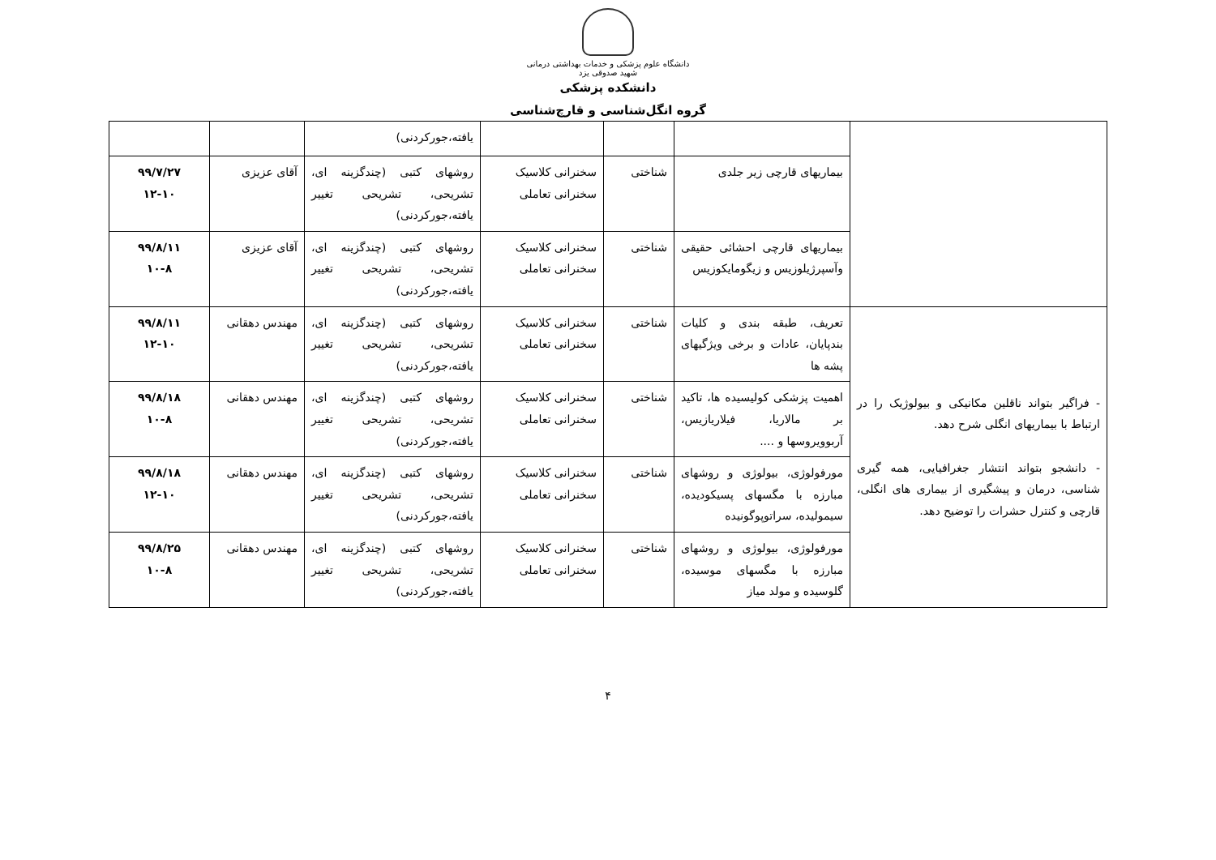دانشگاه علوم پزشکی و خدمات بهداشتی درمانی
شهید صدوقی یزد
دانشکده پزشکی
گروه انگل‌شناسی و قارچ‌شناسی
| | | | | یافته،جورکردنی) | | |
| | بیماریهای قارچی زیر جلدی | شناختی | سخنرانی کلاسیک سخنرانی تعاملی | روشهای کتبی (چندگزینه ای، تشریحی، تشریحی تغییر یافته،جورکردنی) | آقای عزیزی | ۹۹/۷/۲۷ ۱۲-۱۰ |
| | بیماریهای قارچی احشائی حقیقی وآسپرژیلوزیس و زیگومایکوزیس | شناختی | سخنرانی کلاسیک سخنرانی تعاملی | روشهای کتبی (چندگزینه ای، تشریحی، تشریحی تغییر یافته،جورکردنی) | آقای عزیزی | ۹۹/۸/۱۱ ۱۰-۸ |
| - فراگیر بتواند ناقلین مکانیکی و بیولوژیک را در ارتباط با بیماریهای انگلی شرح دهد. - دانشجو بتواند انتشار جغرافیایی، همه گیری شناسی، درمان و پیشگیری از بیماری های انگلی، قارچی و کنترل حشرات را توضیح دهد. | تعریف، طبقه بندی و کلیات بندپایان، عادات و برخی ویژگیهای پشه ها | شناختی | سخنرانی کلاسیک سخنرانی تعاملی | روشهای کتبی (چندگزینه ای، تشریحی، تشریحی تغییر یافته،جورکردنی) | مهندس دهقانی | ۹۹/۸/۱۱ ۱۲-۱۰ |
| | اهمیت پزشکی کولیسیده ها، تاکید بر مالاریا، فیلاریازیس، آربوویروسها و .... | شناختی | سخنرانی کلاسیک سخنرانی تعاملی | روشهای کتبی (چندگزینه ای، تشریحی، تشریحی تغییر یافته،جورکردنی) | مهندس دهقانی | ۹۹/۸/۱۸ ۱۰-۸ |
| | مورفولوژی، بیولوژی و روشهای مبارزه با مگسهای پسیکودیده، سیمولیده، سراتوپوگونیده | شناختی | سخنرانی کلاسیک سخنرانی تعاملی | روشهای کتبی (چندگزینه ای، تشریحی، تشریحی تغییر یافته،جورکردنی) | مهندس دهقانی | ۹۹/۸/۱۸ ۱۲-۱۰ |
| | مورفولوژی، بیولوژی و روشهای مبارزه با مگسهای موسیده، گلوسیده و مولد میاز | شناختی | سخنرانی کلاسیک سخنرانی تعاملی | روشهای کتبی (چندگزینه ای، تشریحی، تشریحی تغییر یافته،جورکردنی) | مهندس دهقانی | ۹۹/۸/۲۵ ۱۰-۸ |
۴